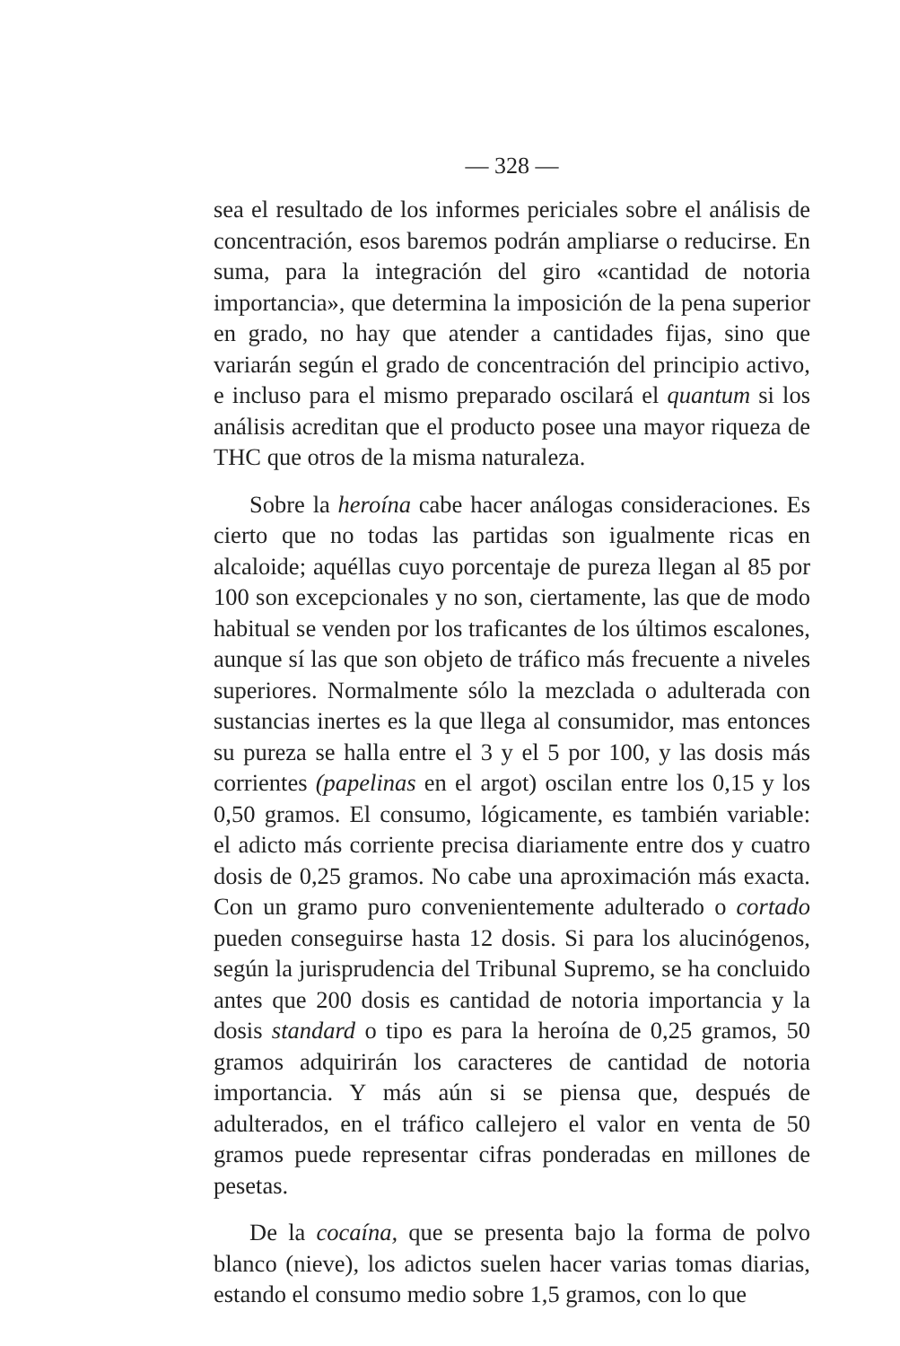— 328 —
sea el resultado de los informes periciales sobre el análisis de concentración, esos baremos podrán ampliarse o reducirse. En suma, para la integración del giro «cantidad de notoria importancia», que determina la imposición de la pena superior en grado, no hay que atender a cantidades fijas, sino que variarán según el grado de concentración del principio activo, e incluso para el mismo preparado oscilará el quantum si los análisis acreditan que el producto posee una mayor riqueza de THC que otros de la misma naturaleza.
Sobre la heroína cabe hacer análogas consideraciones. Es cierto que no todas las partidas son igualmente ricas en alcaloide; aquéllas cuyo porcentaje de pureza llegan al 85 por 100 son excepcionales y no son, ciertamente, las que de modo habitual se venden por los traficantes de los últimos escalones, aunque sí las que son objeto de tráfico más frecuente a niveles superiores. Normalmente sólo la mezclada o adulterada con sustancias inertes es la que llega al consumidor, mas entonces su pureza se halla entre el 3 y el 5 por 100, y las dosis más corrientes (papelinas en el argot) oscilan entre los 0,15 y los 0,50 gramos. El consumo, lógicamente, es también variable: el adicto más corriente precisa diariamente entre dos y cuatro dosis de 0,25 gramos. No cabe una aproximación más exacta. Con un gramo puro convenientemente adulterado o cortado pueden conseguirse hasta 12 dosis. Si para los alucinógenos, según la jurisprudencia del Tribunal Supremo, se ha concluido antes que 200 dosis es cantidad de notoria importancia y la dosis standard o tipo es para la heroína de 0,25 gramos, 50 gramos adquirirán los caracteres de cantidad de notoria importancia. Y más aún si se piensa que, después de adulterados, en el tráfico callejero el valor en venta de 50 gramos puede representar cifras ponderadas en millones de pesetas.
De la cocaína, que se presenta bajo la forma de polvo blanco (nieve), los adictos suelen hacer varias tomas diarias, estando el consumo medio sobre 1,5 gramos, con lo que